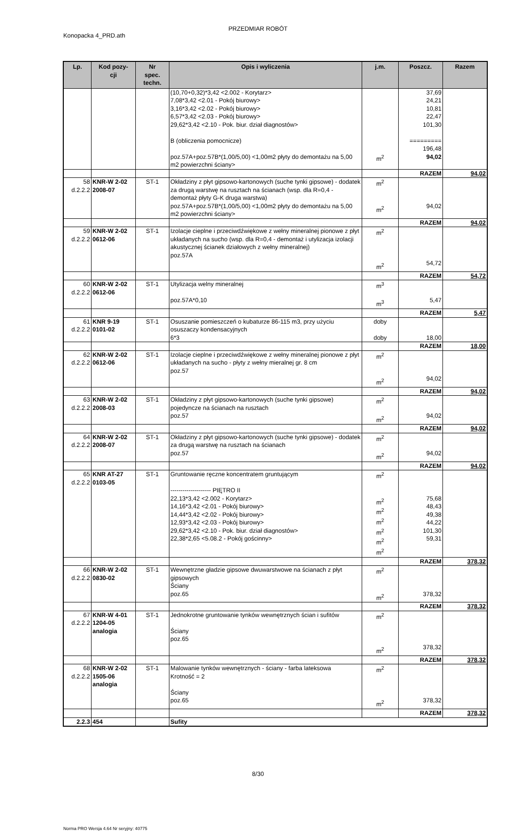PRZEDMIAR ROBÓT
Konopacka 4_PRD.ath
| Lp. | Kod pozy- cji | Nr spec. techn. | Opis i wyliczenia | j.m. | Poszcz. | Razem |
| --- | --- | --- | --- | --- | --- | --- |
| | | | (10,70+0,32)*3,42 <2.002 - Korytarz> 7,08*3,42 <2.01 - Pokój biurowy> 3,16*3,42 <2.02 - Pokój biurowy> 6,57*3,42 <2.03 - Pokój biurowy> 29,62*3,42 <2.10 - Pok. biur. dział diagnostów> B (obliczenia pomocnicze) poz.57A+poz.57B*(1,00/5,00) <1,00m2 płyty do demontażu na 5,00 m2 powierzchni ściany> | m<sup>2</sup> | 37,69 24,21 10,81 22,47 101,30 ========= 196,48 94,02 | |
| | | | | | RAZEM | 94,02 |
| 58 d.2.2.2 | KNR-W 2-02 2008-07 | ST-1 | Okładziny z płyt gipsowo-kartonowych (suche tynki gipsowe) - dodatek za drugą warstwę na rusztach na ścianach (wsp. dla R=0,4 - demontaż płyty G-K druga warstwa) poz.57A+poz.57B*(1,00/5,00) <1,00m2 płyty do demontażu na 5,00 m2 powierzchni ściany> | m<sup>2</sup> m<sup>2</sup> | 94,02 | |
| | | | | | RAZEM | 94,02 |
| 59 d.2.2.2 | KNR-W 2-02 0612-06 | ST-1 | Izolacje cieplne i przeciwdźwiękowe z wełny mineralnej pionowe z płyt układanych na sucho (wsp. dla R=0,4 - demontaż i utylizacja izolacji akustycznej ścianek działowych z wełny mineralnej) poz.57A | m<sup>2</sup> m<sup>2</sup> | 54,72 | |
| | | | | | RAZEM | 54,72 |
| 60 d.2.2.2 | KNR-W 2-02 0612-06 | ST-1 | Utylizacja welny mineralnej poz.57A*0,10 | m<sup>3</sup> m<sup>3</sup> | 5,47 | |
| | | | | | RAZEM | 5,47 |
| 61 d.2.2.2 | KNR 9-19 0101-02 | ST-1 | Osuszanie pomieszczeń o kubaturze 86-115 m3, przy użyciu osuszaczy kondensacyjnych 6*3 | doby doby | 18,00 | |
| | | | | | RAZEM | 18,00 |
| 62 d.2.2.2 | KNR-W 2-02 0612-06 | ST-1 | Izolacje cieplne i przeciwdźwiękowe z wełny mineralnej pionowe z płyt układanych na sucho - płyty z wełny mieralnej gr. 8 cm poz.57 | m<sup>2</sup> m<sup>2</sup> | 94,02 | |
| | | | | | RAZEM | 94,02 |
| 63 d.2.2.2 | KNR-W 2-02 2008-03 | ST-1 | Okładziny z płyt gipsowo-kartonowych (suche tynki gipsowe) pojedyncze na ścianach na rusztach poz.57 | m<sup>2</sup> m<sup>2</sup> | 94,02 | |
| | | | | | RAZEM | 94,02 |
| 64 d.2.2.2 | KNR-W 2-02 2008-07 | ST-1 | Okładziny z płyt gipsowo-kartonowych (suche tynki gipsowe) - dodatek za drugą warstwę na rusztach na ścianach poz.57 | m<sup>2</sup> m<sup>2</sup> | 94,02 | |
| | | | | | RAZEM | 94,02 |
| 65 d.2.2.2 | KNR AT-27 0103-05 | ST-1 | Gruntowanie ręczne koncentratem gruntującym -------------------- PIĘTRO II 22,13*3,42 <2.002 - Korytarz> 14,16*3,42 <2.01 - Pokój biurowy> 14,44*3,42 <2.02 - Pokój biurowy> 12,93*3,42 <2.03 - Pokój biurowy> 29,62*3,42 <2.10 - Pok. biur. dział diagnostów> 22,38*2,65 <5.08.2 - Pokój gościnny> | m<sup>2</sup> m<sup>2</sup> m<sup>2</sup> m<sup>2</sup> m<sup>2</sup> m<sup>2</sup> m<sup>2</sup> | 75,68 48,43 49,38 44,22 101,30 59,31 | |
| | | | | | RAZEM | 378,32 |
| 66 d.2.2.2 | KNR-W 2-02 0830-02 | ST-1 | Wewnętrzne gładzie gipsowe dwuwarstwowe na ścianach z płyt gipsowych Ściany poz.65 | m<sup>2</sup> m<sup>2</sup> | 378,32 | |
| | | | | | RAZEM | 378,32 |
| 67 d.2.2.2 | KNR-W 4-01 1204-05 analogia | ST-1 | Jednokrotne gruntowanie tynków wewnętrznych ścian i sufitów Ściany poz.65 | m<sup>2</sup> m<sup>2</sup> | 378,32 | |
| | | | | | RAZEM | 378,32 |
| 68 d.2.2.2 | KNR-W 2-02 1505-06 analogia | ST-1 | Malowanie tynków wewnętrznych - ściany - farba lateksowa Krotność = 2 Ściany poz.65 | m<sup>2</sup> m<sup>2</sup> | 378,32 | |
| | | | | | RAZEM | 378,32 |
| 2.2.3 | 454 | | Sufity | | | |
8/30
Norma PRO Wersja 4.64 Nr seryjny: 40775